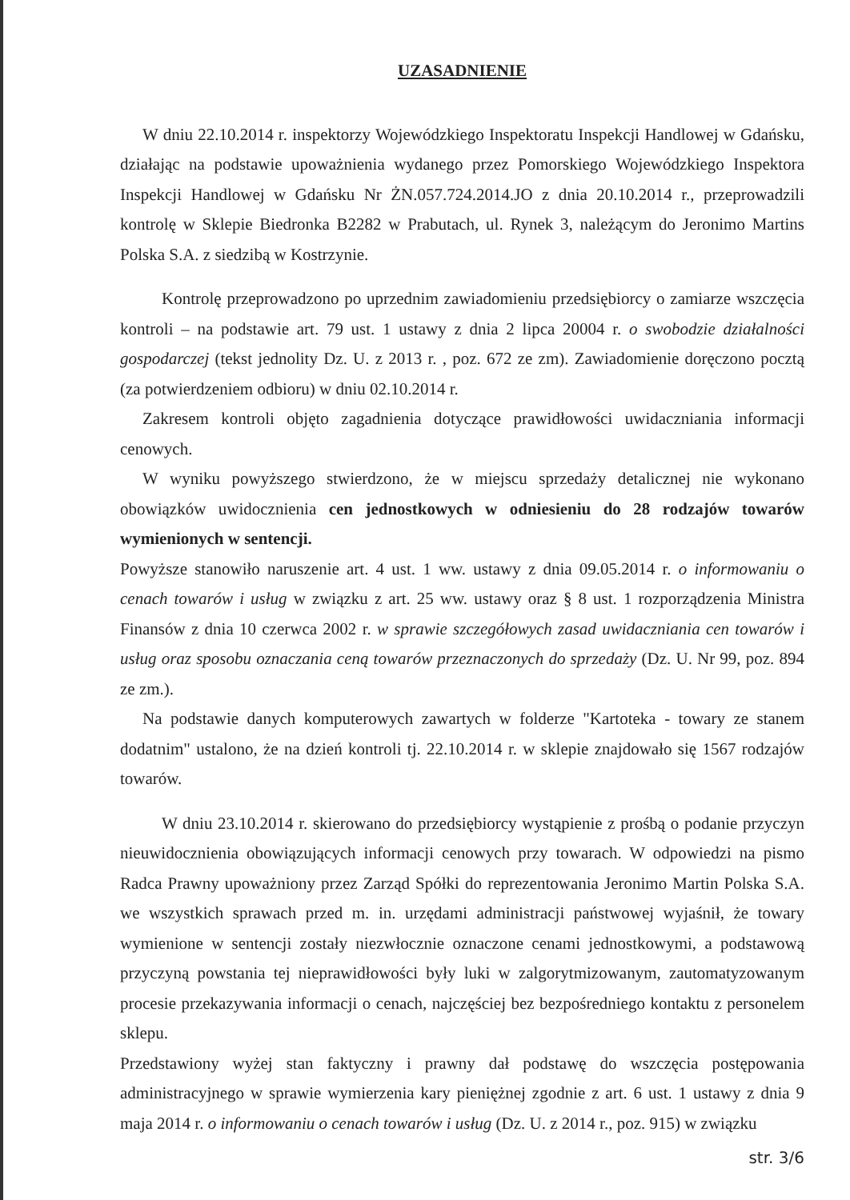UZASADNIENIE
W dniu 22.10.2014 r. inspektorzy Wojewódzkiego Inspektoratu Inspekcji Handlowej w Gdańsku, działając na podstawie upoważnienia wydanego przez Pomorskiego Wojewódzkiego Inspektora Inspekcji Handlowej w Gdańsku Nr ŻN.057.724.2014.JO z dnia 20.10.2014 r., przeprowadzili kontrolę w Sklepie Biedronka B2282 w Prabutach, ul. Rynek 3, należącym do Jeronimo Martins Polska S.A. z siedzibą w Kostrzynie.
Kontrolę przeprowadzono po uprzednim zawiadomieniu przedsiębiorcy o zamiarze wszczęcia kontroli – na podstawie art. 79 ust. 1 ustawy z dnia 2 lipca 20004 r. o swobodzie działalności gospodarczej (tekst jednolity Dz. U. z 2013 r. , poz. 672 ze zm). Zawiadomienie doręczono pocztą (za potwierdzeniem odbioru) w dniu 02.10.2014 r.
Zakresem kontroli objęto zagadnienia dotyczące prawidłowości uwidaczniania informacji cenowych.
W wyniku powyższego stwierdzono, że w miejscu sprzedaży detalicznej nie wykonano obowiązków uwidocznienia cen jednostkowych w odniesieniu do 28 rodzajów towarów wymienionych w sentencji.
Powyższe stanowiło naruszenie art. 4 ust. 1 ww. ustawy z dnia 09.05.2014 r. o informowaniu o cenach towarów i usług w związku z art. 25 ww. ustawy oraz § 8 ust. 1 rozporządzenia Ministra Finansów z dnia 10 czerwca 2002 r. w sprawie szczegółowych zasad uwidaczniania cen towarów i usług oraz sposobu oznaczania ceną towarów przeznaczonych do sprzedaży (Dz. U. Nr 99, poz. 894 ze zm.).
Na podstawie danych komputerowych zawartych w folderze "Kartoteka - towary ze stanem dodatnim" ustalono, że na dzień kontroli tj. 22.10.2014 r. w sklepie znajdowało się 1567 rodzajów towarów.
W dniu 23.10.2014 r. skierowano do przedsiębiorcy wystąpienie z prośbą o podanie przyczyn nieuwidocznienia obowiązujących informacji cenowych przy towarach. W odpowiedzi na pismo Radca Prawny upoważniony przez Zarząd Spółki do reprezentowania Jeronimo Martin Polska S.A. we wszystkich sprawach przed m. in. urzędami administracji państwowej wyjaśnił, że towary wymienione w sentencji zostały niezwłocznie oznaczone cenami jednostkowymi, a podstawową przyczyną powstania tej nieprawidłowości były luki w zalgorytmizowanym, zautomatyzowanym procesie przekazywania informacji o cenach, najczęściej bez bezpośredniego kontaktu z personelem sklepu.
Przedstawiony wyżej stan faktyczny i prawny dał podstawę do wszczęcia postępowania administracyjnego w sprawie wymierzenia kary pieniężnej zgodnie z art. 6 ust. 1 ustawy z dnia 9 maja 2014 r. o informowaniu o cenach towarów i usług (Dz. U. z 2014 r., poz. 915) w związku
str. 3/6